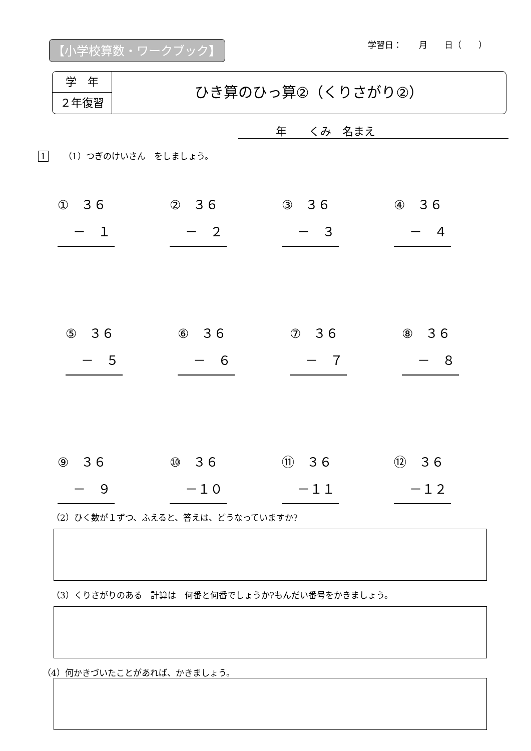【小学校算数・ワークブック】 学習日：　　月　　日（　　）
学　年
２年復習
ひき算のひっ算②（くりさがり②）
年　　くみ　名まえ
1 （1）つぎのけいさん　をしましょう。
①　３６
－　１
②　３６
－　２
③　３６
－　３
④　３６
－　４
⑤　３６
－　５
⑥　３６
－　６
⑦　３６
－　７
⑧　３６
－　８
⑨　３６
－　９
⑩　３６
－１０
⑪　３６
－１１
⑫　３６
－１２
（2）ひく数が１ずつ、ふえると、答えは、どうなっていますか?
（3）くりさがりのある　計算は　何番と何番でしょうか?もんだい番号をかきましょう。
（4）何かきづいたことがあれば、かきましょう。